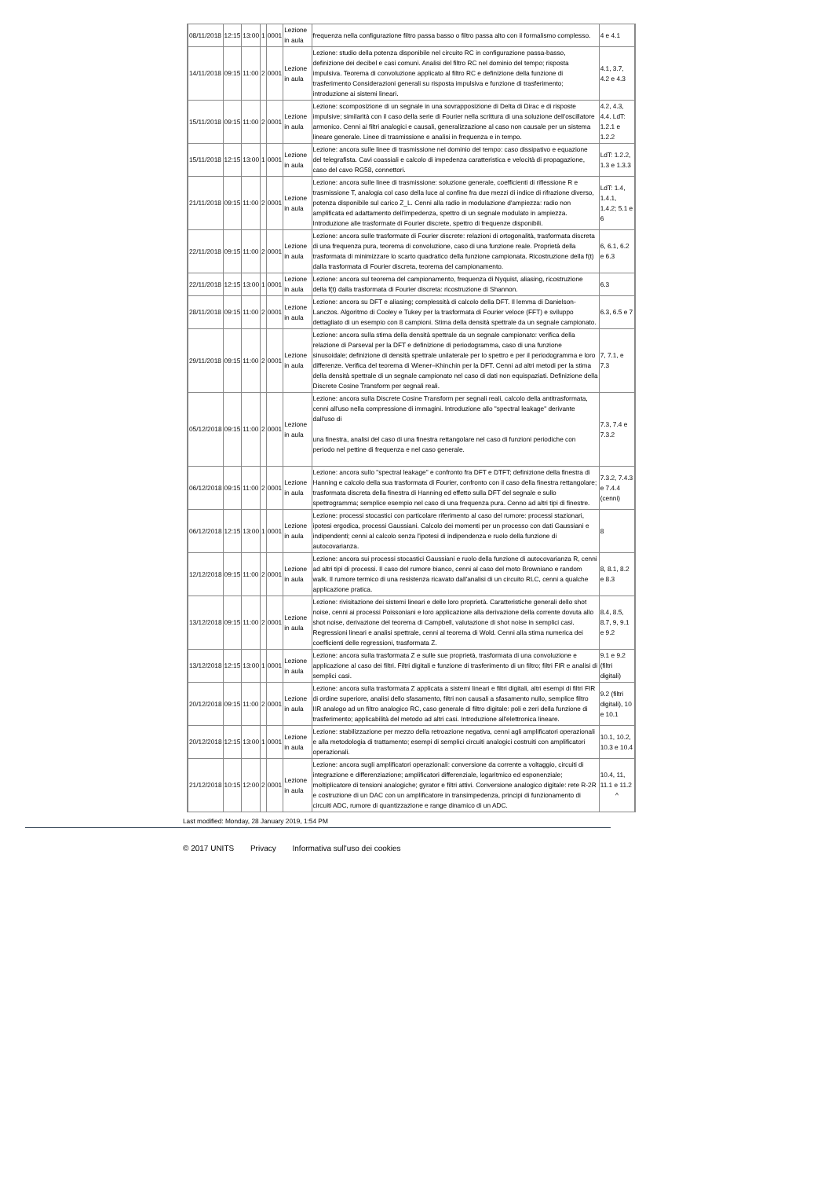| 08/11/2018 | 12:15 | 13:00 | 1 | 0001 | Lezione in aula | frequenza nella configurazione filtro passa basso o filtro passa alto con il formalismo complesso. | 4 e 4.1 |
| 14/11/2018 | 09:15 | 11:00 | 2 | 0001 | Lezione in aula | Lezione: studio della potenza disponibile nel circuito RC in configurazione passa-basso, definizione dei decibel e casi comuni. Analisi del filtro RC nel dominio del tempo; risposta impulsiva. Teorema di convoluzione applicato al filtro RC e definizione della funzione di trasferimento Considerazioni generali su risposta impulsiva e funzione di trasferimento; introduzione ai sistemi lineari. | 4.1, 3.7, 4.2 e 4.3 |
| 15/11/2018 | 09:15 | 11:00 | 2 | 0001 | Lezione in aula | Lezione: scomposizione di un segnale in una sovrapposizione di Delta di Dirac e di risposte impulsive; similarità con il caso della serie di Fourier nella scrittura di una soluzione dell'oscillatore armonico. Cenni ai filtri analogici e causali, generalizzazione al caso non causale per un sistema lineare generale. Linee di trasmissione e analisi in frequenza e in tempo. | 4.2, 4.3, 4.4. LdT: 1.2.1 e 1.2.2 |
| 15/11/2018 | 12:15 | 13:00 | 1 | 0001 | Lezione in aula | Lezione: ancora sulle linee di trasmissione nel dominio del tempo: caso dissipativo e equazione del telegrafista. Cavi coassiali e calcolo di impedenza caratteristica e velocità di propagazione, caso del cavo RG58, connettori. | LdT: 1.2.2, 1.3 e 1.3.3 |
| 21/11/2018 | 09:15 | 11:00 | 2 | 0001 | Lezione in aula | Lezione: ancora sulle linee di trasmissione: soluzione generale, coefficienti di riflessione R e trasmissione T, analogia col caso della luce al confine fra due mezzi di indice di rifrazione diverso, potenza disponibile sul carico Z_L. Cenni alla radio in modulazione d'ampiezza: radio non amplificata ed adattamento dell'impedenza, spettro di un segnale modulato in ampiezza. Introduzione alle trasformate di Fourier discrete, spettro di frequenze disponibili. | LdT: 1.4, 1.4.1, 1.4.2; 5.1 e 6 |
| 22/11/2018 | 09:15 | 11:00 | 2 | 0001 | Lezione in aula | Lezione: ancora sulle trasformate di Fourier discrete: relazioni di ortogonalità, trasformata discreta di una frequenza pura, teorema di convoluzione, caso di una funzione reale. Proprietà della trasformata di minimizzare lo scarto quadratico della funzione campionata. Ricostruzione della f(t) dalla trasformata di Fourier discreta, teorema del campionamento. | 6, 6.1, 6.2 e 6.3 |
| 22/11/2018 | 12:15 | 13:00 | 1 | 0001 | Lezione in aula | Lezione: ancora sul teorema del campionamento, frequenza di Nyquist, aliasing, ricostruzione della f(t) dalla trasformata di Fourier discreta: ricostruzione di Shannon. | 6.3 |
| 28/11/2018 | 09:15 | 11:00 | 2 | 0001 | Lezione in aula | Lezione: ancora su DFT e aliasing; complessità di calcolo della DFT. Il lemma di Danielson-Lanczos. Algoritmo di Cooley e Tukey per la trasformata di Fourier veloce (FFT) e sviluppo dettagliato di un esempio con 8 campioni. Stima della densità spettrale da un segnale campionato. | 6.3, 6.5 e 7 |
| 29/11/2018 | 09:15 | 11:00 | 2 | 0001 | Lezione in aula | Lezione: ancora sulla stima della densità spettrale da un segnale campionato: verifica della relazione di Parseval per la DFT e definizione di periodogramma, caso di una funzione sinusoidale; definizione di densità spettrale unilaterale per lo spettro e per il periodogramma e loro differenze. Verifica del teorema di Wiener–Khinchin per la DFT. Cenni ad altri metodi per la stima della densità spettrale di un segnale campionato nel caso di dati non equispaziati. Definizione della Discrete Cosine Transform per segnali reali. | 7, 7.1, e 7.3 |
| 05/12/2018 | 09:15 | 11:00 | 2 | 0001 | Lezione in aula | Lezione: ancora sulla Discrete Cosine Transform per segnali reali, calcolo della antitrasformata, cenni all'uso nella compressione di immagini. Introduzione allo "spectral leakage" derivante dall'uso di una finestra, analisi del caso di una finestra rettangolare nel caso di funzioni periodiche con periodo nel pettine di frequenza e nel caso generale. | 7.3, 7.4 e 7.3.2 |
| 06/12/2018 | 09:15 | 11:00 | 2 | 0001 | Lezione in aula | Lezione: ancora sullo "spectral leakage" e confronto fra DFT e DTFT; definizione della finestra di Hanning e calcolo della sua trasformata di Fourier, confronto con il caso della finestra rettangolare; trasformata discreta della finestra di Hanning ed effetto sulla DFT del segnale e sullo spettrogramma; semplice esempio nel caso di una frequenza pura. Cenno ad altri tipi di finestre. | 7.3.2, 7.4.3 e 7.4.4 (cenni) |
| 06/12/2018 | 12:15 | 13:00 | 1 | 0001 | Lezione in aula | Lezione: processi stocastici con particolare riferimento al caso del rumore: processi stazionari, ipotesi ergodica, processi Gaussiani. Calcolo dei momenti per un processo con dati Gaussiani e indipendenti; cenni al calcolo senza l'ipotesi di indipendenza e ruolo della funzione di autocovarianza. | 8 |
| 12/12/2018 | 09:15 | 11:00 | 2 | 0001 | Lezione in aula | Lezione: ancora sui processi stocastici Gaussiani e ruolo della funzione di autocovarianza R, cenni ad altri tipi di processi. Il caso del rumore bianco, cenni al caso del moto Browniano e random walk. Il rumore termico di una resistenza ricavato dall'analisi di un circuito RLC, cenni a qualche applicazione pratica. | 8, 8.1, 8.2 e 8.3 |
| 13/12/2018 | 09:15 | 11:00 | 2 | 0001 | Lezione in aula | Lezione: rivisitazione dei sistemi lineari e delle loro proprietà. Caratteristiche generali dello shot noise, cenni ai processi Poissoniani e loro applicazione alla derivazione della corrente dovuta allo shot noise, derivazione del teorema di Campbell, valutazione di shot noise in semplici casi. Regressioni lineari e analisi spettrale, cenni al teorema di Wold. Cenni alla stima numerica dei coefficienti delle regressioni, trasformata Z. | 8.4, 8.5, 8.7, 9, 9.1 e 9.2 |
| 13/12/2018 | 12:15 | 13:00 | 1 | 0001 | Lezione in aula | Lezione: ancora sulla trasformata Z e sulle sue proprietà, trasformata di una convoluzione e applicazione al caso dei filtri. Filtri digitali e funzione di trasferimento di un filtro; filtri FIR e analisi di semplici casi. | 9.1 e 9.2 (filtri digitali) |
| 20/12/2018 | 09:15 | 11:00 | 2 | 0001 | Lezione in aula | Lezione: ancora sulla trasformata Z applicata a sistemi lineari e filtri digitali, altri esempi di filtri FIR di ordine superiore, analisi dello sfasamento, filtri non causali a sfasamento nullo, semplice filtro IIR analogo ad un filtro analogico RC, caso generale di filtro digitale: poli e zeri della funzione di trasferimento; applicabilità del metodo ad altri casi. Introduzione all'elettronica lineare. | 9.2 (filtri digitali), 10 e 10.1 |
| 20/12/2018 | 12:15 | 13:00 | 1 | 0001 | Lezione in aula | Lezione: stabilizzazione per mezzo della retroazione negativa, cenni agli amplificatori operazionali e alla metodologia di trattamento; esempi di semplici circuiti analogici costruiti con amplificatori operazionali. | 10.1, 10.2, 10.3 e 10.4 |
| 21/12/2018 | 10:15 | 12:00 | 2 | 0001 | Lezione in aula | Lezione: ancora sugli amplificatori operazionali: conversione da corrente a voltaggio, circuiti di integrazione e differenziazione; amplificatori differenziale, logaritmico ed esponenziale; moltiplicatore di tensioni analogiche; gyrator e filtri attivi. Conversione analogico digitale: rete R-2R e costruzione di un DAC con un amplificatore in transimpedenza, principi di funzionamento di circuiti ADC, rumore di quantizzazione e range dinamico di un ADC. | 10.4, 11, 11.1 e 11.2 ^ |
Last modified: Monday, 28 January 2019, 1:54 PM
© 2017 UNITS Privacy Informativa sull'uso dei cookies